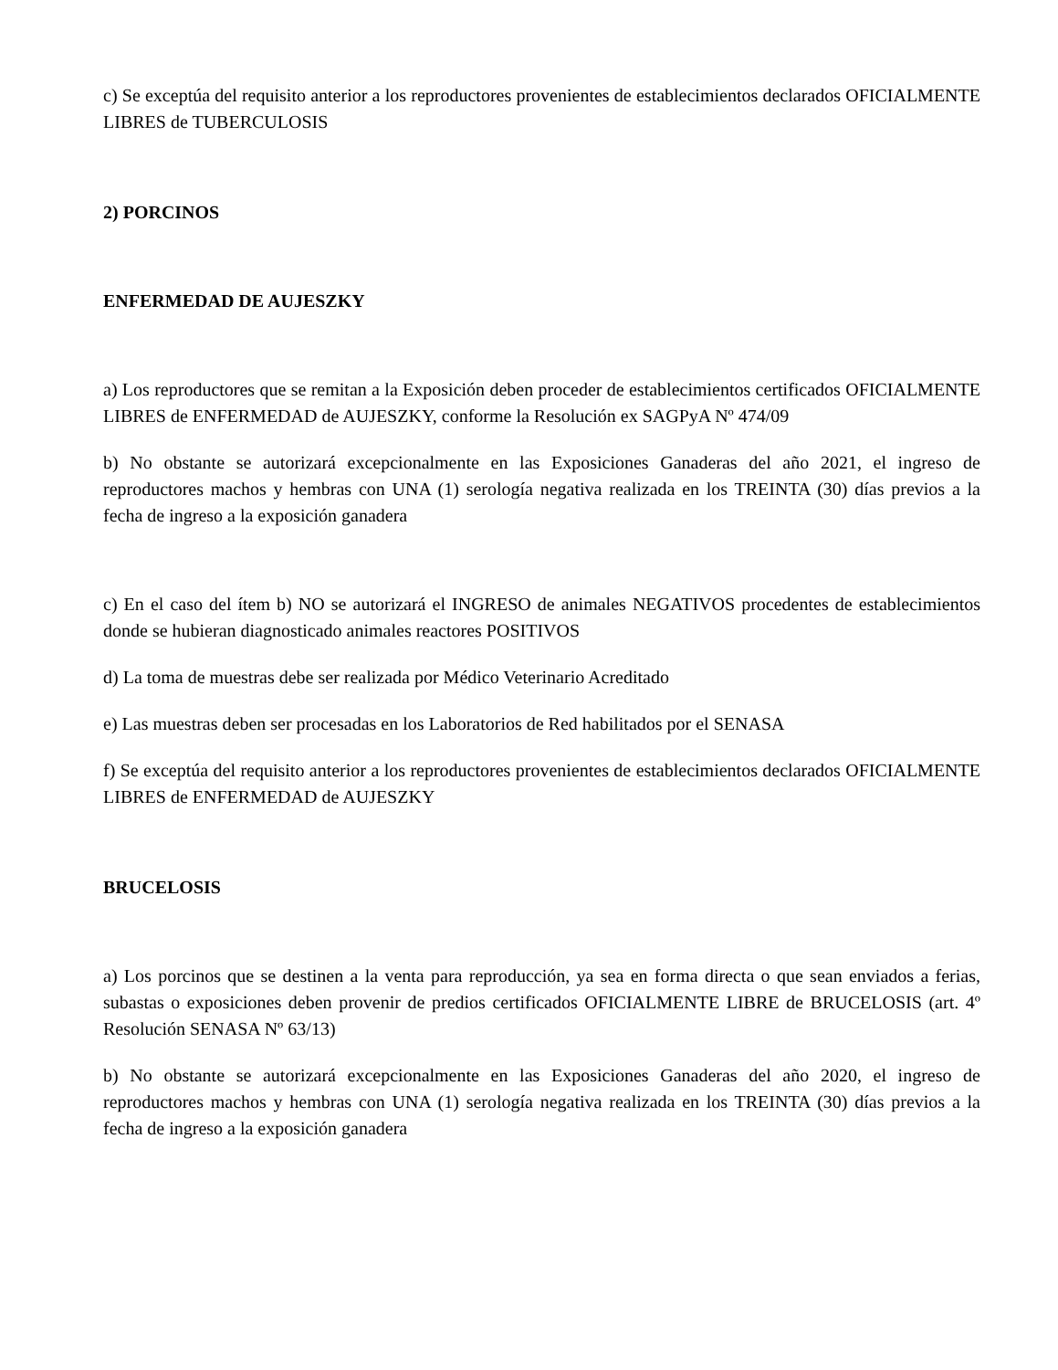c) Se exceptúa del requisito anterior a los reproductores provenientes de establecimientos declarados OFICIALMENTE LIBRES de TUBERCULOSIS
2) PORCINOS
ENFERMEDAD DE AUJESZKY
a) Los reproductores que se remitan a la Exposición deben proceder de establecimientos certificados OFICIALMENTE LIBRES de ENFERMEDAD de AUJESZKY, conforme la Resolución ex SAGPyA Nº 474/09
b) No obstante se autorizará excepcionalmente en las Exposiciones Ganaderas del año 2021, el ingreso de reproductores machos y hembras con UNA (1) serología negativa realizada en los TREINTA (30) días previos a la fecha de ingreso a la exposición ganadera
c) En el caso del ítem b) NO se autorizará el INGRESO de animales NEGATIVOS procedentes de establecimientos donde se hubieran diagnosticado animales reactores POSITIVOS
d) La toma de muestras debe ser realizada por Médico Veterinario Acreditado
e) Las muestras deben ser procesadas en los Laboratorios de Red habilitados por el SENASA
f) Se exceptúa del requisito anterior a los reproductores provenientes de establecimientos declarados OFICIALMENTE LIBRES de ENFERMEDAD de AUJESZKY
BRUCELOSIS
a) Los porcinos que se destinen a la venta para reproducción, ya sea en forma directa o que sean enviados a ferias, subastas o exposiciones deben provenir de predios certificados OFICIALMENTE LIBRE de BRUCELOSIS (art. 4º Resolución SENASA Nº 63/13)
b) No obstante se autorizará excepcionalmente en las Exposiciones Ganaderas del año 2020, el ingreso de reproductores machos y hembras con UNA (1) serología negativa realizada en los TREINTA (30) días previos a la fecha de ingreso a la exposición ganadera